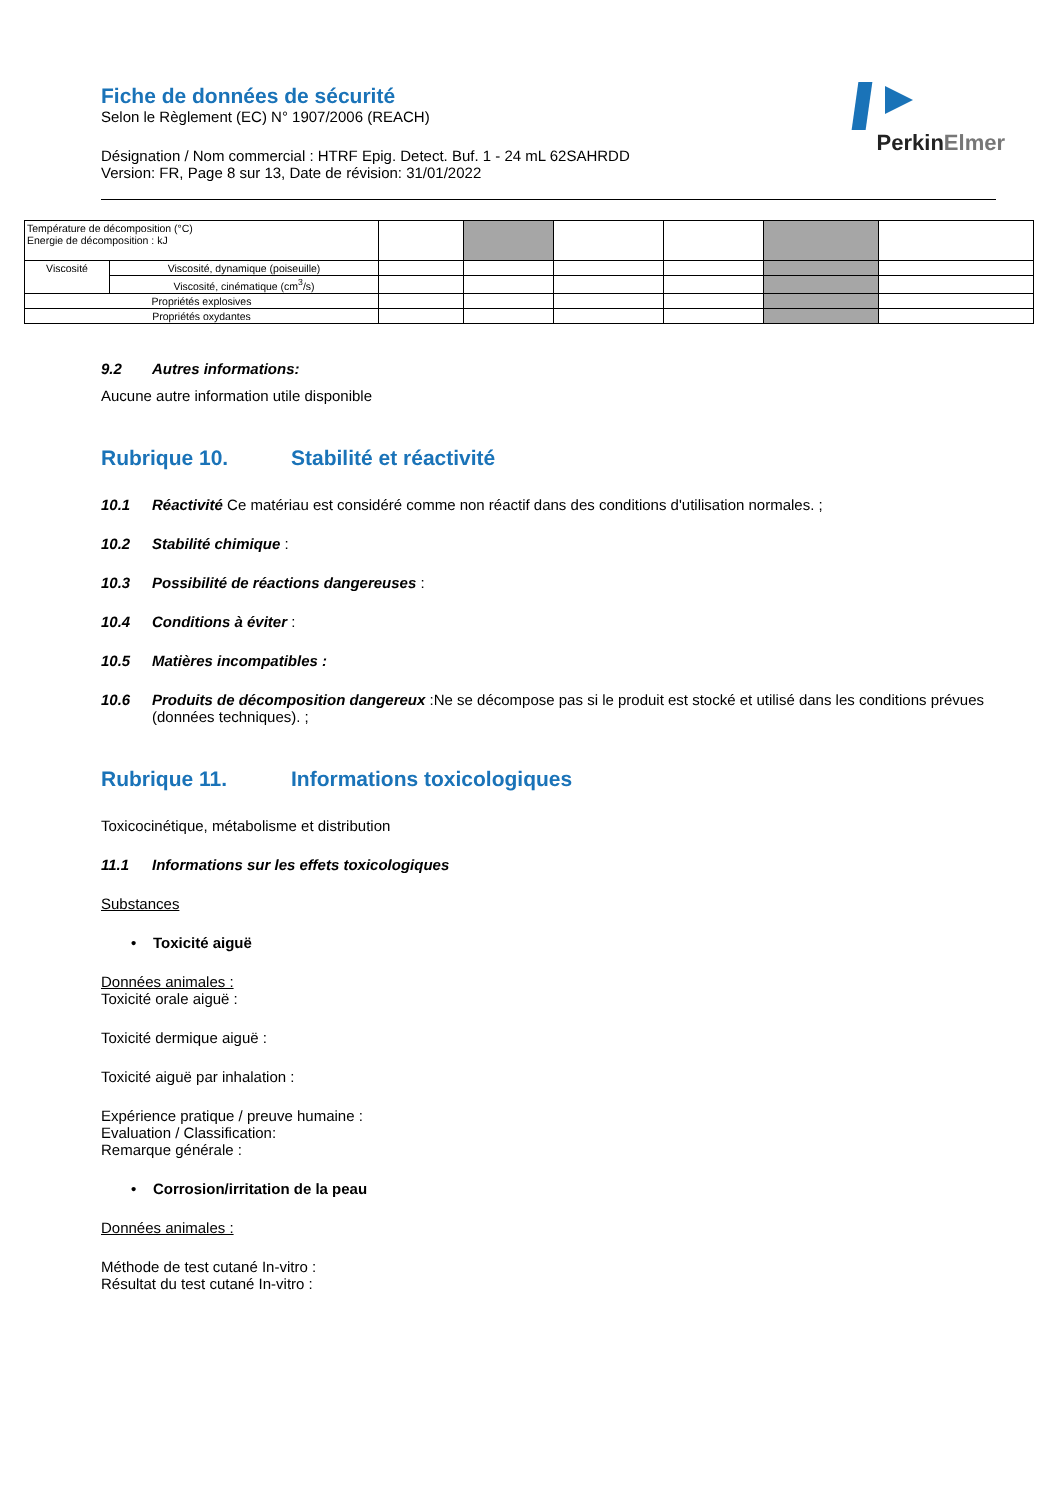Fiche de données de sécurité
Selon le Règlement (EC) N° 1907/2006 (REACH)
Désignation / Nom commercial : HTRF Epig. Detect. Buf. 1 - 24 mL 62SAHRDD
Version: FR, Page 8 sur 13, Date de révision: 31/01/2022
PerkinElmer
| Température de décomposition (°C) Energie de décomposition : kJ | | | | | | | |
| Viscosité | Viscosité, dynamique (poiseuille) | | | | | | |
| | Viscosité, cinématique (cm<sup>3</sup>/s) | | | | | | |
| Propriétés explosives | | | | | | | |
| Propriétés oxydantes | | | | | | | |
9.2 Autres informations:
Aucune autre information utile disponible
Rubrique 10. Stabilité et réactivité
10.1 Réactivité Ce matériau est considéré comme non réactif dans des conditions d'utilisation normales. ;
10.2 Stabilité chimique :
10.3 Possibilité de réactions dangereuses :
10.4 Conditions à éviter :
10.5 Matières incompatibles :
10.6 Produits de décomposition dangereux :Ne se décompose pas si le produit est stocké et utilisé dans les conditions prévues (données techniques). ;
Rubrique 11. Informations toxicologiques
Toxicocinétique, métabolisme et distribution
11.1 Informations sur les effets toxicologiques
Substances
• Toxicité aiguë
Données animales :
Toxicité orale aiguë :
Toxicité dermique aiguë :
Toxicité aiguë par inhalation :
Expérience pratique / preuve humaine :
Evaluation / Classification:
Remarque générale :
• Corrosion/irritation de la peau
Données animales :
Méthode de test cutané In-vitro :
Résultat du test cutané In-vitro :